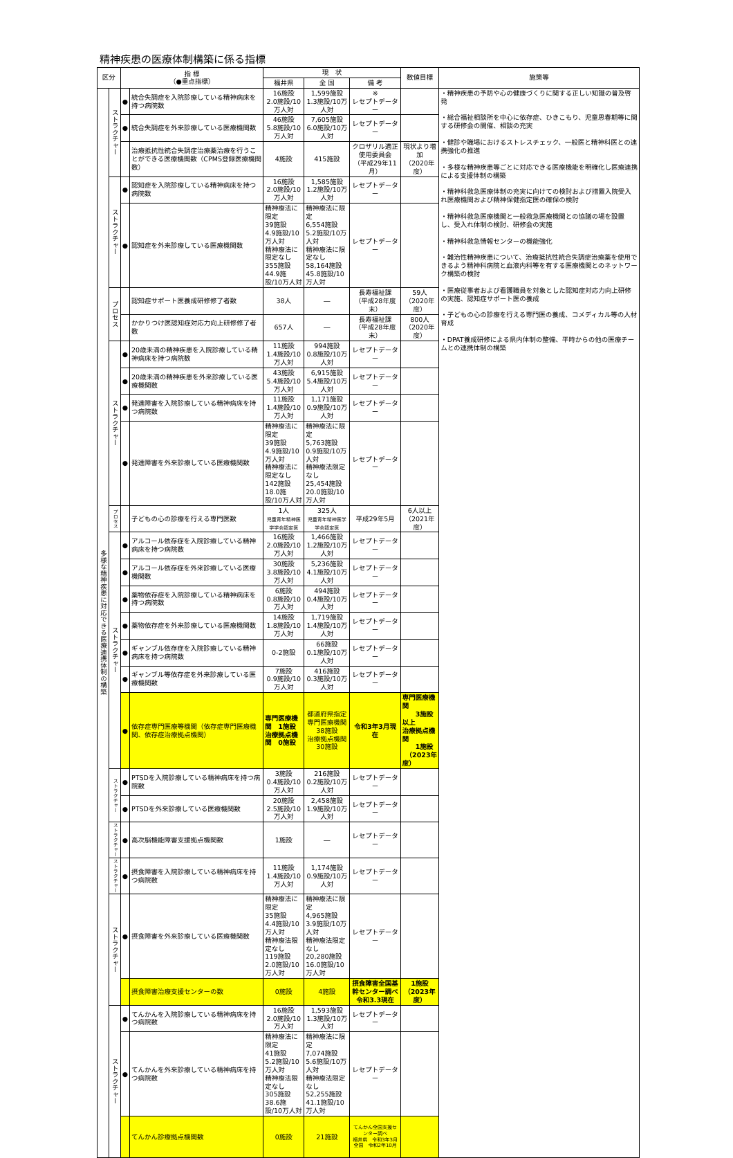精神疾患の医療体制構築に係る指標
| 区分 | | 指 標 （●重点指標） | | 現 状 | | | 数値目標 | 施策等 |
| --- | --- | --- | --- | --- | --- | --- | --- | --- |
| | | | | 福井県 | 全 国 | 備 考 | | |
| 多様な精神疾患に対応できる医療連携体制の構築 | ストラクチャー | ● | 統合失調症を入院診療している精神病床を持つ病院数 | 16施設 2.0施設/10万人対 | 1,599施設 1.3施設/10万人対 | ※ レセプトデーター | | ・精神疾患の予防や心の健康づくりに関する正しい知識の普及啓発 ・総合福祉相談所を中心に依存症、ひきこもり、児童思春期等に関する研修会の開催、相談の充実 ・健診や職場におけるストレスチェック、一般医と精神科医との連携強化の推進 ・多様な精神疾患等ごとに対応できる医療機能を明確化し医療連携による支援体制の構築 ・精神科救急医療体制の充実に向けての検討および措置入院受入れ医療機関および精神保健指定医の確保の検討 ・精神科救急医療機関と一般救急医療機関との協議の場を設置し、受入れ体制の検討、研修会の実施 ・精神科救急情報センターの機能強化 ・難治性精神疾患について、治療抵抗性統合失調症治療薬を使用できるよう精神科病院と血液内科等を有する医療機関とのネットワーク構築の検討 ・医療従事者および看護職員を対象とした認知症対応力向上研修の実施、認知症サポート医の養成 ・子どもの心の診療を行える専門医の養成、コメディカル等の人材育成 ・DPAT養成研修による県内体制の整備、平時からの他の医療チームとの連携体制の構築 |
| | | ● | 統合失調症を外来診療している医療機関数 | 46施設 5.8施設/10万人対 | 7,605施設 6.0施設/10万人対 | レセプトデーター | | |
| | | | 治療抵抗性統合失調症治療薬治療を行うことができる医療機関数（CPMS登録医療機関数） | 4施設 | 415施設 | クロザリル適正使用委員会 （平成29年11月） | 現状より増加 （2020年度） | |
| | ストラクチャー | ● | 認知症を入院診療している精神病床を持つ病院数 | 16施設 2.0施設/10万人対 | 1,585施設 1.2施設/10万人対 | レセプトデーター | | |
| | | ● | 認知症を外来診療している医療機関数 | 精神療法に限定 39施設 4.9施設/10万人対 精神療法に限定なし 355施設 44.9施設/10万人対 | 精神療法に限定 6,554施設 5.2施設/10万人対 精神療法に限定なし 58,164施設 45.8施設/10万人対 | レセプトデーター | | |
| | プロセス | | 認知症サポート医養成研修修了者数 | 38人 | ― | 長寿福祉課 （平成28年度末） | 59人 （2020年度） | |
| | | | かかりつけ医認知症対応力向上研修修了者数 | 657人 | ― | 長寿福祉課 （平成28年度末） | 800人 （2020年度） | |
| | ストラクチャー | ● | 20歳未満の精神疾患を入院診療している精神病床を持つ病院数 | 11施設 1.4施設/10万人対 | 994施設 0.8施設/10万人対 | レセプトデーター | | |
| | | ● | 20歳未満の精神疾患を外来診療している医療機関数 | 43施設 5.4施設/10万人対 | 6,915施設 5.4施設/10万人対 | レセプトデーター | | |
| | | ● | 発達障害を入院診療している精神病床を持つ病院数 | 11施設 1.4施設/10万人対 | 1,171施設 0.9施設/10万人対 | レセプトデーター | | |
| | | ● | 発達障害を外来診療している医療機関数 | 精神療法に限定 39施設 4.9施設/10万人対 精神療法に限定なし 142施設 18.0施設/10万人対 | 精神療法に限定 5,763施設 0.9施設/10万人対 精神療法限定なし 25,454施設 20.0施設/10万人対 | レセプトデーター | | |
| | プロセス | | 子どもの心の診療を行える専門医数 | 1人 児童青年精神医学学会認定医 | 325人 児童青年精神医学学会認定医 | 平成29年5月 | 6人以上 （2021年度） | |
| | ストラクチャー | ● | アルコール依存症を入院診療している精神病床を持つ病院数 | 16施設 2.0施設/10万人対 | 1,466施設 1.2施設/10万人対 | レセプトデーター | | |
| | | ● | アルコール依存症を外来診療している医療機関数 | 30施設 3.8施設/10万人対 | 5,236施設 4.1施設/10万人対 | レセプトデーター | | |
| | | ● | 薬物依存症を入院診療している精神病床を持つ病院数 | 6施設 0.8施設/10万人対 | 494施設 0.4施設/10万人対 | レセプトデーター | | |
| | | ● | 薬物依存症を外来診療している医療機関数 | 14施設 1.8施設/10万人対 | 1,719施設 1.4施設/10万人対 | レセプトデーター | | |
| | | ● | ギャンブル依存症を入院診療している精神病床を持つ病院数 | 0-2施設 | 66施設 0.1施設/10万人対 | レセプトデーター | | |
| | | ● | ギャンブル等依存症を外来診療している医療機関数 | 7施設 0.9施設/10万人対 | 416施設 0.3施設/10万人対 | レセプトデーター | | |
| | | ● | 依存症専門医療等機関（依存症専門医療機関、依存症治療拠点機関） | 専門医療機関 1施設 治療拠点機関 0施設 | 都道府県指定 専門医療機関 38施設 治療拠点機関 30施設 | 令和3年3月現在 | 専門医療機関 3施設以上 治療拠点機関 1施設 （2023年度） | |
| | ストラクチャー | ● | PTSDを入院診療している精神病床を持つ病院数 | 3施設 0.4施設/10万人対 | 216施設 0.2施設/10万人対 | レセプトデーター | | |
| | | ● | PTSDを外来診療している医療機関数 | 20施設 2.5施設/10万人対 | 2,458施設 1.9施設/10万人対 | レセプトデーター | | |
| | ストラクチャー | ● | 高次脳機能障害支援拠点機関数 | 1施設 | ― | レセプトデーター | | |
| | ストラクチャー | ● | 摂食障害を入院診療している精神病床を持つ病院数 | 11施設 1.4施設/10万人対 | 1,174施設 0.9施設/10万人対 | レセプトデーター | | |
| | ストラクチャー | ● | 摂食障害を外来診療している医療機関数 | 精神療法に限定 35施設 4.4施設/10万人対 精神療法限定なし 119施設 2.0施設/10万人対 | 精神療法に限定 4,965施設 3.9施設/10万人対 精神療法限定なし 20,280施設 16.0施設/10万人対 | レセプトデーター | | |
| | | | 摂食障害治療支援センターの数 | 0施設 | 4施設 | 摂食障害全国基幹センター調べ 令和3.3現在 | 1施設 （2023年度） | |
| | ストラクチャー | ● | てんかんを入院診療している精神病床を持つ病院数 | 16施設 2.0施設/10万人対 | 1,593施設 1.3施設/10万人対 | レセプトデーター | | |
| | | ● | てんかんを外来診療している精神病床を持つ病院数 | 精神療法に限定 41施設 5.2施設/10万人対 精神療法限定なし 305施設 38.6施設/10万人対 | 精神療法に限定 7,074施設 5.6施設/10万人対 精神療法限定なし 52,255施設 41.1施設/10万人対 | レセプトデーター | | |
| | | | てんかん診療拠点機関数 | 0施設 | 21施設 | てんかん全国支援センター調べ 福井県 令和3年3月 全国 令和2年10月 | | |